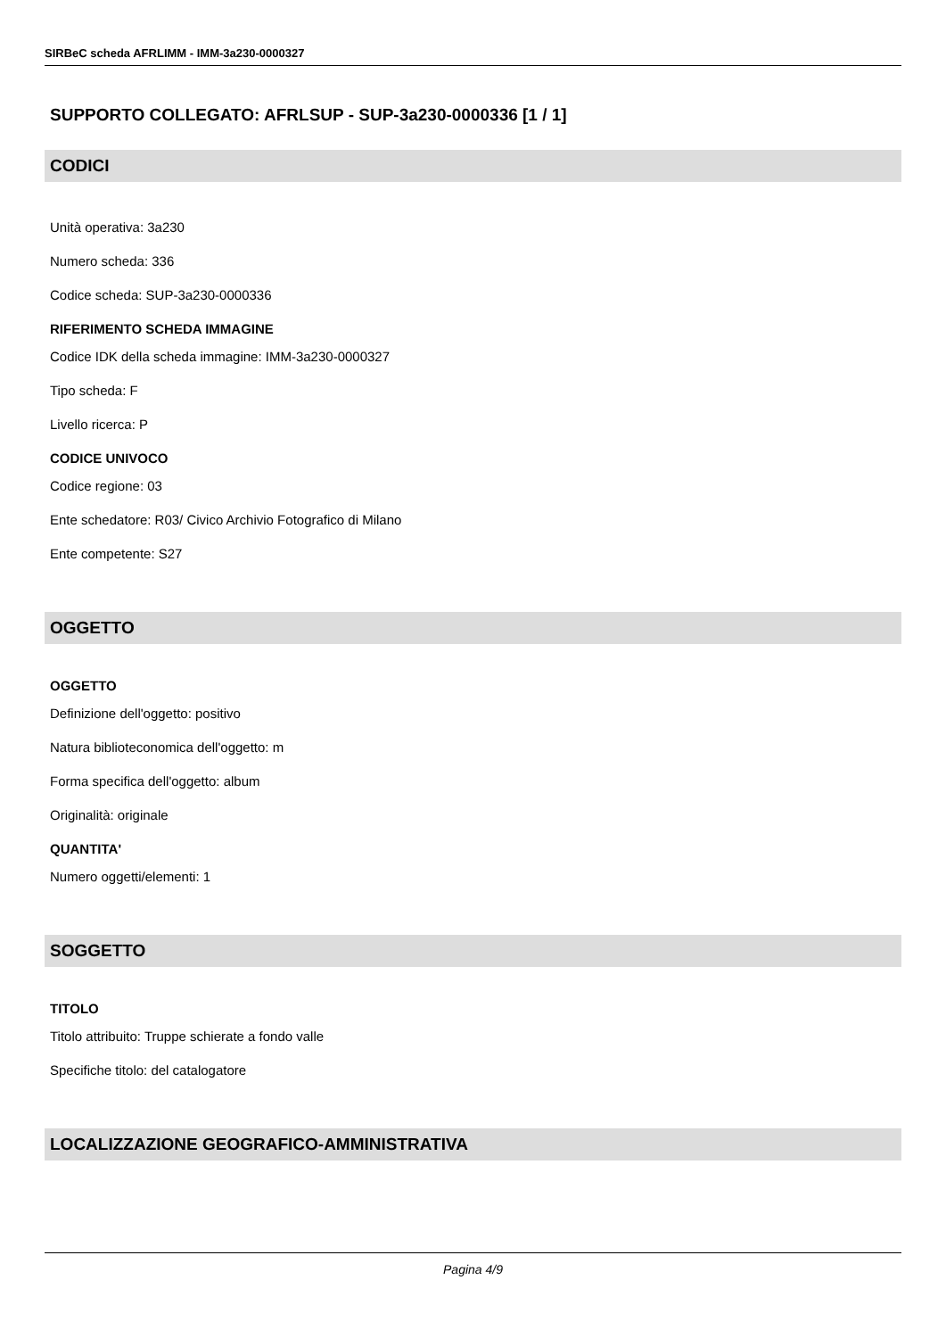SIRBeC scheda AFRLIMM - IMM-3a230-0000327
SUPPORTO COLLEGATO: AFRLSUP - SUP-3a230-0000336 [1 / 1]
CODICI
Unità operativa: 3a230
Numero scheda: 336
Codice scheda: SUP-3a230-0000336
RIFERIMENTO SCHEDA IMMAGINE
Codice IDK della scheda immagine: IMM-3a230-0000327
Tipo scheda: F
Livello ricerca: P
CODICE UNIVOCO
Codice regione: 03
Ente schedatore: R03/ Civico Archivio Fotografico di Milano
Ente competente: S27
OGGETTO
OGGETTO
Definizione dell'oggetto: positivo
Natura biblioteconomica dell'oggetto: m
Forma specifica dell'oggetto: album
Originalità: originale
QUANTITA'
Numero oggetti/elementi: 1
SOGGETTO
TITOLO
Titolo attribuito: Truppe schierate a fondo valle
Specifiche titolo: del catalogatore
LOCALIZZAZIONE GEOGRAFICO-AMMINISTRATIVA
Pagina 4/9